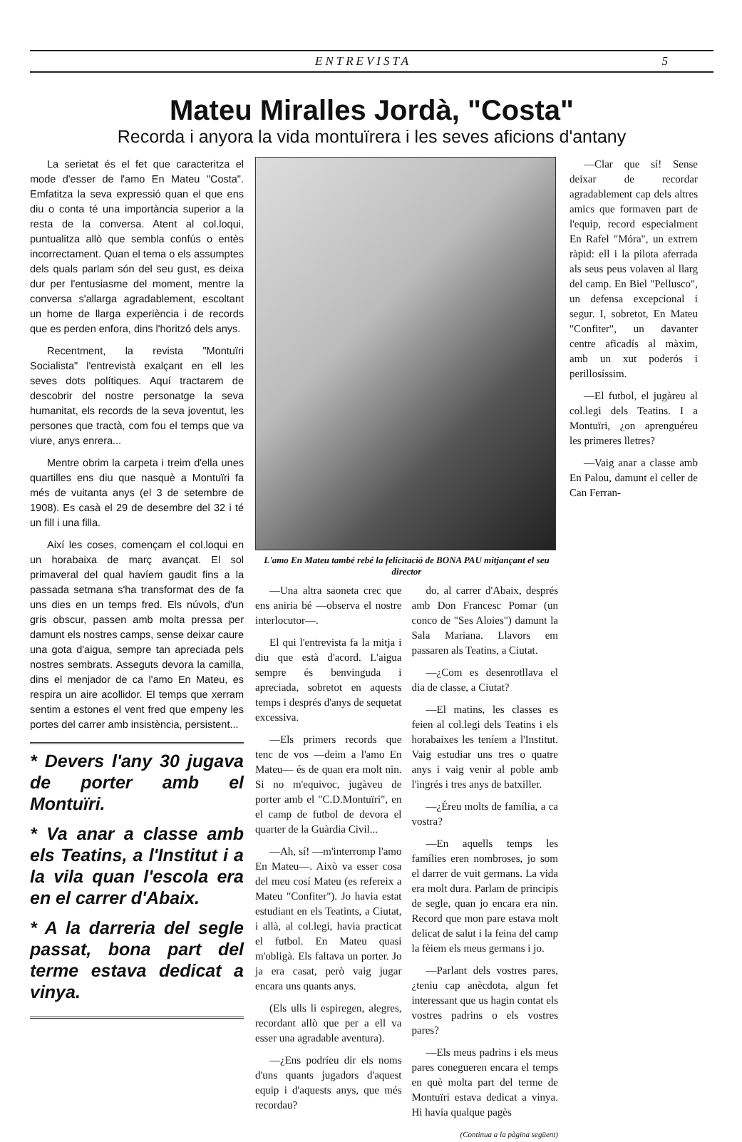ENTREVISTA 5
Mateu Miralles Jordà, "Costa"
Recorda i anyora la vida montuïrera i les seves aficions d'antany
La serietat és el fet que caracteritza el mode d'esser de l'amo En Mateu "Costa". Emfatitza la seva expressió quan el que ens diu o conta té una importància superior a la resta de la conversa. Atent al col.loqui, puntualitza allò que sembla confús o entès incorrectament. Quan el tema o els assumptes dels quals parlam són del seu gust, es deixa dur per l'entusiasme del moment, mentre la conversa s'allarga agradablement, escoltant un home de llarga experiència i de records que es perden enfora, dins l'horitzó dels anys.
Recentment, la revista "Montuïri Socialista" l'entrevistà exalçant en ell les seves dots polítiques. Aquí tractarem de descobrir del nostre personatge la seva humanitat, els records de la seva joventut, les persones que tractà, com fou el temps que va viure, anys enrera...
Mentre obrim la carpeta i treim d'ella unes quartilles ens diu que nasquè a Montuïri fa més de vuitanta anys (el 3 de setembre de 1908). Es casà el 29 de desembre del 32 i té un fill i una filla.
Així les coses, començam el col.loqui en un horabaixa de març avançat. El sol primaveral del qual havíem gaudit fins a la passada setmana s'ha transformat des de fa uns dies en un temps fred. Els núvols, d'un gris obscur, passen amb molta pressa per damunt els nostres camps, sense deixar caure una gota d'aigua, sempre tan apreciada pels nostres sembrats. Asseguts devora la camilla, dins el menjador de ca l'amo En Mateu, es respira un aire acollidor. El temps que xerram sentim a estones el vent fred que empeny les portes del carrer amb insistència, persistent...
* Devers l'any 30 jugava de porter amb el Montuïri.
* Va anar a classe amb els Teatins, a l'Institut i a la vila quan l'escola era en el carrer d'Abaix.
* A la darreria del segle passat, bona part del terme estava dedicat a vinya.
L'amo En Mateu també rebé la felicitació de BONA PAU mitjançant el seu director
—Una altra saoneta crec que ens aniria bé —observa el nostre interlocutor—.
El qui l'entrevista fa la mitja i diu que està d'acord. L'aigua sempre és benvinguda i apreciada, sobretot en aquests temps i després d'anys de sequetat excessiva.
—Els primers records que tenc de vos —deim a l'amo En Mateu— és de quan era molt nin. Si no m'equivoc, jugàveu de porter amb el "C.D.Montuïri", en el camp de futbol de devora el quarter de la Guàrdia Civil...
—Ah, sí! —m'interromp l'amo En Mateu—. Això va esser cosa del meu cosí Mateu (es refereix a Mateu "Confiter"). Jo havia estat estudiant en els Teatints, a Ciutat, i allà, al col.legi, havia practicat el futbol. En Mateu quasi m'obligà. Els faltava un porter. Jo ja era casat, però vaig jugar encara uns quants anys.
(Els ulls li espiregen, alegres, recordant allò que per a ell va esser una agradable aventura).
—¿Ens podríeu dir els noms d'uns quants jugadors d'aquest equip i d'aquests anys, que més recordau?
do, al carrer d'Abaix, després amb Don Francesc Pomar (un conco de "Ses Aloies") damunt la Sala Mariana. Llavors em passaren als Teatins, a Ciutat.
—¿Com es desenrotllava el dia de classe, a Ciutat?
—El matins, les classes es feien al col.legi dels Teatins i els horabaixes les teníem a l'Institut. Vaig estudiar uns tres o quatre anys i vaig venir al poble amb l'ingrés i tres anys de batxiller.
—¿Éreu molts de família, a ca vostra?
—En aquells temps les famílies eren nombroses, jo som el darrer de vuit germans. La vida era molt dura. Parlam de principis de segle, quan jo encara era nin. Record que mon pare estava molt delicat de salut i la feina del camp la fèiem els meus germans i jo.
—Parlant dels vostres pares, ¿teniu cap anècdota, algun fet interessant que us hagin contat els vostres padrins o els vostres pares?
—Els meus padrins i els meus pares conegueren encara el temps en què molta part del terme de Montuïri estava dedicat a vinya. Hi havia qualque pagès
(Continua a la pàgina següent)
—Clar que sí! Sense deixar de recordar agradablement cap dels altres amics que formaven part de l'equip, record especialment En Rafel "Móra", un extrem ràpid: ell i la pilota aferrada als seus peus volaven al llarg del camp. En Biel "Pellusco", un defensa excepcional i segur. I, sobretot, En Mateu "Confiter", un davanter centre aficadís al màxim, amb un xut poderós i perillosíssim.
—El futbol, el jugàreu al col.legi dels Teatins. I a Montuïri, ¿on aprenguéreu les primeres lletres?
—Vaig anar a classe amb En Palou, damunt el celler de Can Ferran-